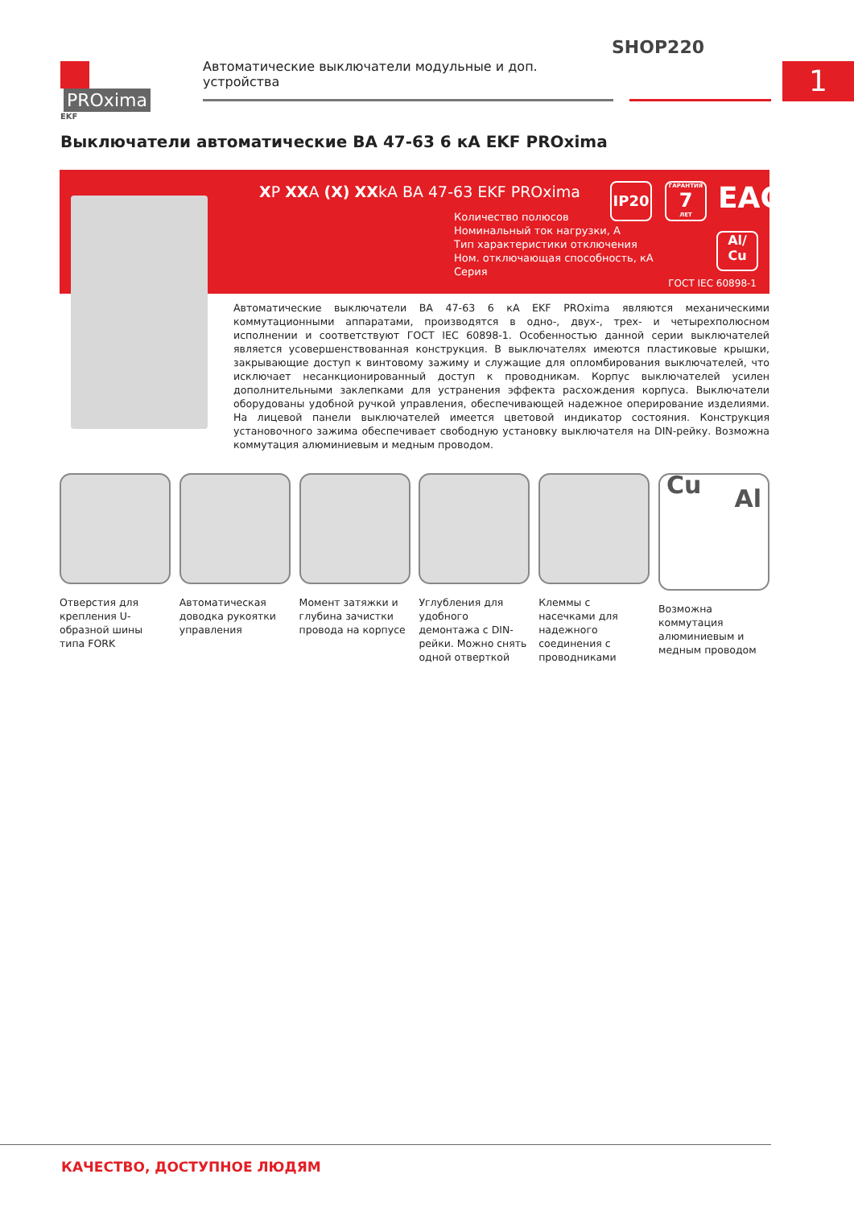SHOP220
PROxima
EKF
Автоматические выключатели модульные и доп. устройства
1
Выключатели автоматические ВА 47-63 6 кА EKF PROxima
XP XXA (X) XXkA ВА 47-63 EKF PROxima
Количество полюсов
Номинальный ток нагрузки, А
Тип характеристики отключения
Ном. отключающая способность, кА
Серия
IP20
ГАРАНТИЯ
7
ЛЕТ
ЕАС
Al/
Cu
ГОСТ IEC 60898-1
Автоматические выключатели ВА 47-63 6 кА EKF PROxima являются механическими коммутационными аппаратами, производятся в одно-, двух-, трех- и четырехполюсном исполнении и соответствуют ГОСТ IEC 60898-1. Особенностью данной серии выключателей является усовершенствованная конструкция. В выключателях имеются пластиковые крышки, закрывающие доступ к винтовому зажиму и служащие для опломбирования выключателей, что исключает несанкционированный доступ к проводникам. Корпус выключателей усилен дополнительными заклепками для устранения эффекта расхождения корпуса. Выключатели оборудованы удобной ручкой управления, обеспечивающей надежное оперирование изделиями. На лицевой панели выключателей имеется цветовой индикатор состояния. Конструкция установочного зажима обеспечивает свободную установку выключателя на DIN-рейку. Возможна коммутация алюминиевым и медным проводом.
Отверстия для крепления U-образной шины типа FORK
Автоматическая доводка рукоятки управления
Момент затяжки и глубина зачистки провода на корпусе
Углубления для удобного демонтажа с DIN-рейки. Можно снять одной отверткой
Клеммы с насечками для надежного соединения с проводниками
Cu
Al
Возможна коммутация алюминиевым и медным проводом
КАЧЕСТВО, ДОСТУПНОЕ ЛЮДЯМ